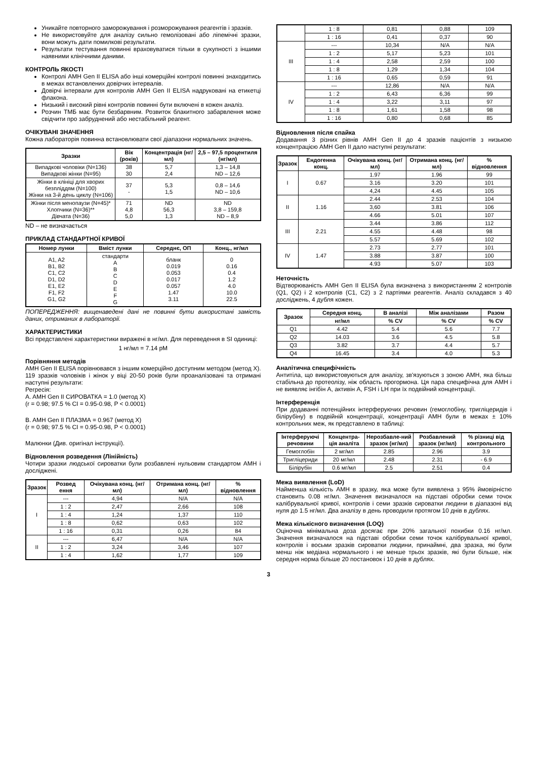Уникайте повторного заморожування і розморожування реагентів і зразків.
Не використовуйте для аналізу сильно гемолізовані або ліпемічні зразки, вони можуть дати помилкові результати.
Результати тестування повинні враховуватися тільки в сукупності з іншими наявними клінічними даними.
КОНТРОЛЬ ЯКОСТІ
Контролі AMH Gen II ELISA або інші комерційні контролі повинні знаходитись в межах встановлених довірчих інтервалів.
Довірчі інтервали для контролів AMH Gen II ELISA надруковані на етикетці флакона.
Низький і високий рівні контролів повинні бути включені в кожен аналіз.
Розчин ТМБ має бути безбарвним. Розвиток блакитного забарвлення може свідчити про забруднений або нестабільний реагент.
ОЧІКУВАНІ ЗНАЧЕННЯ
Кожна лабораторія повинна встановлювати свої діапазони нормальних значень.
| Зразки | Вік (років) | Концентрація (нг/мл) | 2,5 – 97,5 процентиля (нг/мл) |
| --- | --- | --- | --- |
| Випадкові чоловіки (N=136) Випадкові жінки (N=95) | 38 30 | 5,7 2,4 | 1,3 – 14,8 ND – 12,6 |
| Жінки в клініці для хворих безпліддям (N=100) Жінки на 3-й день циклу (N=106) | 37 - | 5,3 1,5 | 0,8 – 14,6 ND – 10,6 |
| Жінки після менопаузи (N=45)* Хлопчики (N=36)** Дівчата (N=36) | 71 4,8 5,0 | ND 56,3 1,3 | ND 3,8 – 159,8 ND – 8,9 |
ND – не визначається
ПРИКЛАД СТАНДАРТНОЇ КРИВОЇ
| Номер лунки | Вміст лунки | Середнє, ОП | Конц., нг/мл |
| --- | --- | --- | --- |
| A1, A2 B1, B2 C1, C2 D1, D2 E1, E2 F1, F2 G1, G2 | стандарти A B C D E F G | бланк 0.019 0.053 0.017 0.057 1.47 3.11 | 0 0.16 0.4 1.2 4.0 10.0 22.5 |
ПОПЕРЕДЖЕННЯ: вищенаведені дані не повинні бути використані замість даних, отриманих в лабораторії.
ХАРАКТЕРИСТИКИ
Всі представлені характеристики виражені в нг/мл. Для переведення в SI одиниці:
1 нг/мл = 7.14 pM
Порівняння методів
AMH Gen II ELISA порівнювався з іншим комерційно доступним методом (метод X). 119 зразків чоловіків і жінок у віці 20-50 років були проаналізовані та отримані наступні результати:
Регресія:
A. AMH Gen II СИРОВАТКА = 1.0 (метод X)
(r = 0.98; 97.5 % CI = 0.95-0.98, P < 0.0001)
B. AMH Gen II ПЛАЗМА = 0.967 (метод X)
(r = 0.98; 97.5 % CI = 0.95-0.98, P < 0.0001)
Малюнки (Див. оригінал інструкції).
Відновлення розведення (Лінійність)
Чотири зразки людської сироватки були розбавлені нульовим стандартом AMH і досліджені.
| Зразок | Розвед ення | Очікувана конц. (нг/мл) | Отримана конц. (нг/мл) | % відновлення |
| --- | --- | --- | --- | --- |
| I | --- | 4,94 | N/A | N/A |
| | 1 : 2 | 2,47 | 2,66 | 108 |
| | 1 : 4 | 1,24 | 1,37 | 110 |
| | 1 : 8 | 0,62 | 0,63 | 102 |
| | 1 : 16 | 0,31 | 0,26 | 84 |
| II | --- | 6,47 | N/A | N/A |
| | 1 : 2 | 3,24 | 3,46 | 107 |
| | 1 : 4 | 1,62 | 1,77 | 109 |
| | 1 : 8 | 0,81 | 0,88 | 109 |
| | 1 : 16 | 0,41 | 0,37 | 90 |
| III | --- | 10,34 | N/A | N/A |
| | 1 : 2 | 5,17 | 5,23 | 101 |
| | 1 : 4 | 2,58 | 2,59 | 100 |
| | 1 : 8 | 1,29 | 1,34 | 104 |
| | 1 : 16 | 0,65 | 0,59 | 91 |
| IV | --- | 12,86 | N/A | N/A |
| | 1 : 2 | 6,43 | 6,36 | 99 |
| | 1 : 4 | 3,22 | 3,11 | 97 |
| | 1 : 8 | 1,61 | 1,58 | 98 |
| | 1 : 16 | 0,80 | 0,68 | 85 |
Відновлення після спайка
Додавання 3 різних рівнів AMH Gen II до 4 зразків пацієнтів з низькою концентрацією AMH Gen II дало наступні результати:
| Зразок | Ендогенна конц. | Очікувана конц. (нг/мл) | Отримана конц. (нг/мл) | % відновлення |
| --- | --- | --- | --- | --- |
| I | 0.67 | 1.97 | 1.96 | 99 |
| | | 3.16 | 3.20 | 101 |
| | | 4,24 | 4.45 | 105 |
| II | 1.16 | 2.44 | 2.53 | 104 |
| | | 3,60 | 3.81 | 106 |
| | | 4.66 | 5.01 | 107 |
| III | 2.21 | 3.44 | 3.86 | 112 |
| | | 4.55 | 4.48 | 98 |
| | | 5.57 | 5.69 | 102 |
| IV | 1.47 | 2.73 | 2.77 | 101 |
| | | 3.88 | 3.87 | 100 |
| | | 4.93 | 5.07 | 103 |
Неточність
Відтворюваність AMH Gen II ELISA була визначена з використанням 2 контролів (Q1, Q2) і 2 контролів (C1, C2) з 2 партіями реагентів. Аналіз складався з 40 досліджень, 4 дубля кожен.
| Зразок | Середня конц. | В аналізі | Між аналізами | Разом |
| --- | --- | --- | --- | --- |
| | нг/мл | % CV | % CV | % CV |
| Q1 | 4.42 | 5.4 | 5.6 | 7.7 |
| Q2 | 14.03 | 3.6 | 4.5 | 5.8 |
| Q3 | 3.82 | 3.7 | 4.4 | 5.7 |
| Q4 | 16.45 | 3.4 | 4.0 | 5.3 |
Аналітична специфічність
Антитіла, що використовуються для аналізу, зв'язуються з зоною AMH, яка більш стабільна до протеолізу, ніж область прогормона. Ця пара специфічна для AMH і не виявляє інгібін A, активін A, FSH і LH при їх подвійний концентрації.
Інтерференція
При додаванні потенційних інтерферуючих речовин (гемоглобіну, тригліцеридів і білірубіну) в подвійній концентрації, концентрації AMH були в межах ± 10% контрольних меж, як представлено в таблиці:
| Інтерферуючі речовини | Концентра-ція аналіта | Нерозбавле-ний зразок (нг/мл) | Розбавлений зразок (нг/мл) | % різниці від контрольного |
| --- | --- | --- | --- | --- |
| Гемоглобін | 2 мг/мл | 2.85 | 2.96 | 3.9 |
| Тригліцериди | 20 мг/мл | 2.48 | 2.31 | - 6.9 |
| Білірубін | 0.6 мг/мл | 2.5 | 2.51 | 0.4 |
Межа виявлення (LoD)
Найменша кількість AMH в зразку, яка може бути виявлена з 95% ймовірністю становить 0.08 нг/мл. Значення визначалося на підставі обробки семи точок калібрувальної кривої, контролів і семи зразків сироватки людини в діапазоні від нуля до 1.5 нг/мл. Два аналізу в день проводили протягом 10 днів в дублях.
Межа кількісного визначення (LOQ)
Оціночна мінімальна доза досягає при 20% загальної похибки 0.16 нг/мл. Значення визначалося на підставі обробки семи точок калібрувальної кривої, контролів і восьми зразків сироватки людини, принаймні, два зразка, які були менш ніж медіана нормального і не менше трьох зразків, які були більше, ніж середня норма більше 20 постановок і 10 днів в дублях.
3